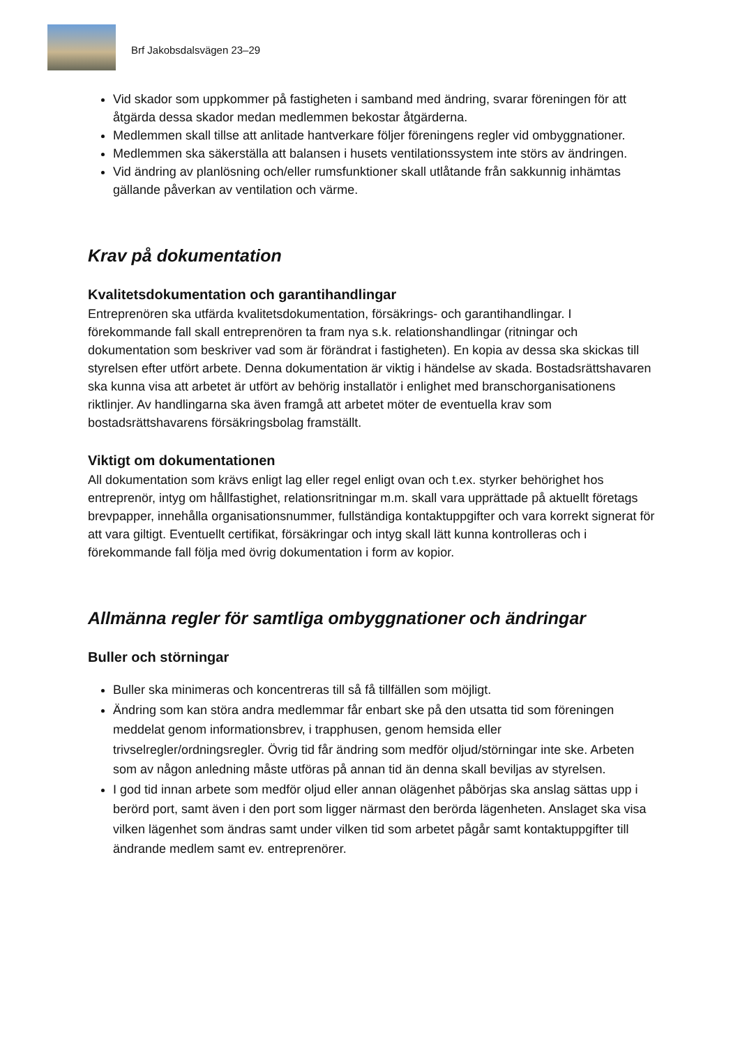Brf Jakobsdalsvägen 23–29
Vid skador som uppkommer på fastigheten i samband med ändring, svarar föreningen för att åtgärda dessa skador medan medlemmen bekostar åtgärderna.
Medlemmen skall tillse att anlitade hantverkare följer föreningens regler vid ombyggnationer.
Medlemmen ska säkerställa att balansen i husets ventilationssystem inte störs av ändringen.
Vid ändring av planlösning och/eller rumsfunktioner skall utlåtande från sakkunnig inhämtas gällande påverkan av ventilation och värme.
Krav på dokumentation
Kvalitetsdokumentation och garantihandlingar
Entreprenören ska utfärda kvalitetsdokumentation, försäkrings- och garantihandlingar. I förekommande fall skall entreprenören ta fram nya s.k. relationshandlingar (ritningar och dokumentation som beskriver vad som är förändrat i fastigheten). En kopia av dessa ska skickas till styrelsen efter utfört arbete. Denna dokumentation är viktig i händelse av skada. Bostadsrättshavaren ska kunna visa att arbetet är utfört av behörig installatör i enlighet med branschorganisationens riktlinjer. Av handlingarna ska även framgå att arbetet möter de eventuella krav som bostadsrättshavarens försäkringsbolag framställt.
Viktigt om dokumentationen
All dokumentation som krävs enligt lag eller regel enligt ovan och t.ex. styrker behörighet hos entreprenör, intyg om hållfastighet, relationsritningar m.m. skall vara upprättade på aktuellt företags brevpapper, innehålla organisationsnummer, fullständiga kontaktuppgifter och vara korrekt signerat för att vara giltigt. Eventuellt certifikat, försäkringar och intyg skall lätt kunna kontrolleras och i förekommande fall följa med övrig dokumentation i form av kopior.
Allmänna regler för samtliga ombyggnationer och ändringar
Buller och störningar
Buller ska minimeras och koncentreras till så få tillfällen som möjligt.
Ändring som kan störa andra medlemmar får enbart ske på den utsatta tid som föreningen meddelat genom informationsbrev, i trapphusen, genom hemsida eller trivselregler/ordningsregler. Övrig tid får ändring som medför oljud/störningar inte ske. Arbeten som av någon anledning måste utföras på annan tid än denna skall beviljas av styrelsen.
I god tid innan arbete som medför oljud eller annan olägenhet påbörjas ska anslag sättas upp i berörd port, samt även i den port som ligger närmast den berörda lägenheten. Anslaget ska visa vilken lägenhet som ändras samt under vilken tid som arbetet pågår samt kontaktuppgifter till ändrande medlem samt ev. entreprenörer.